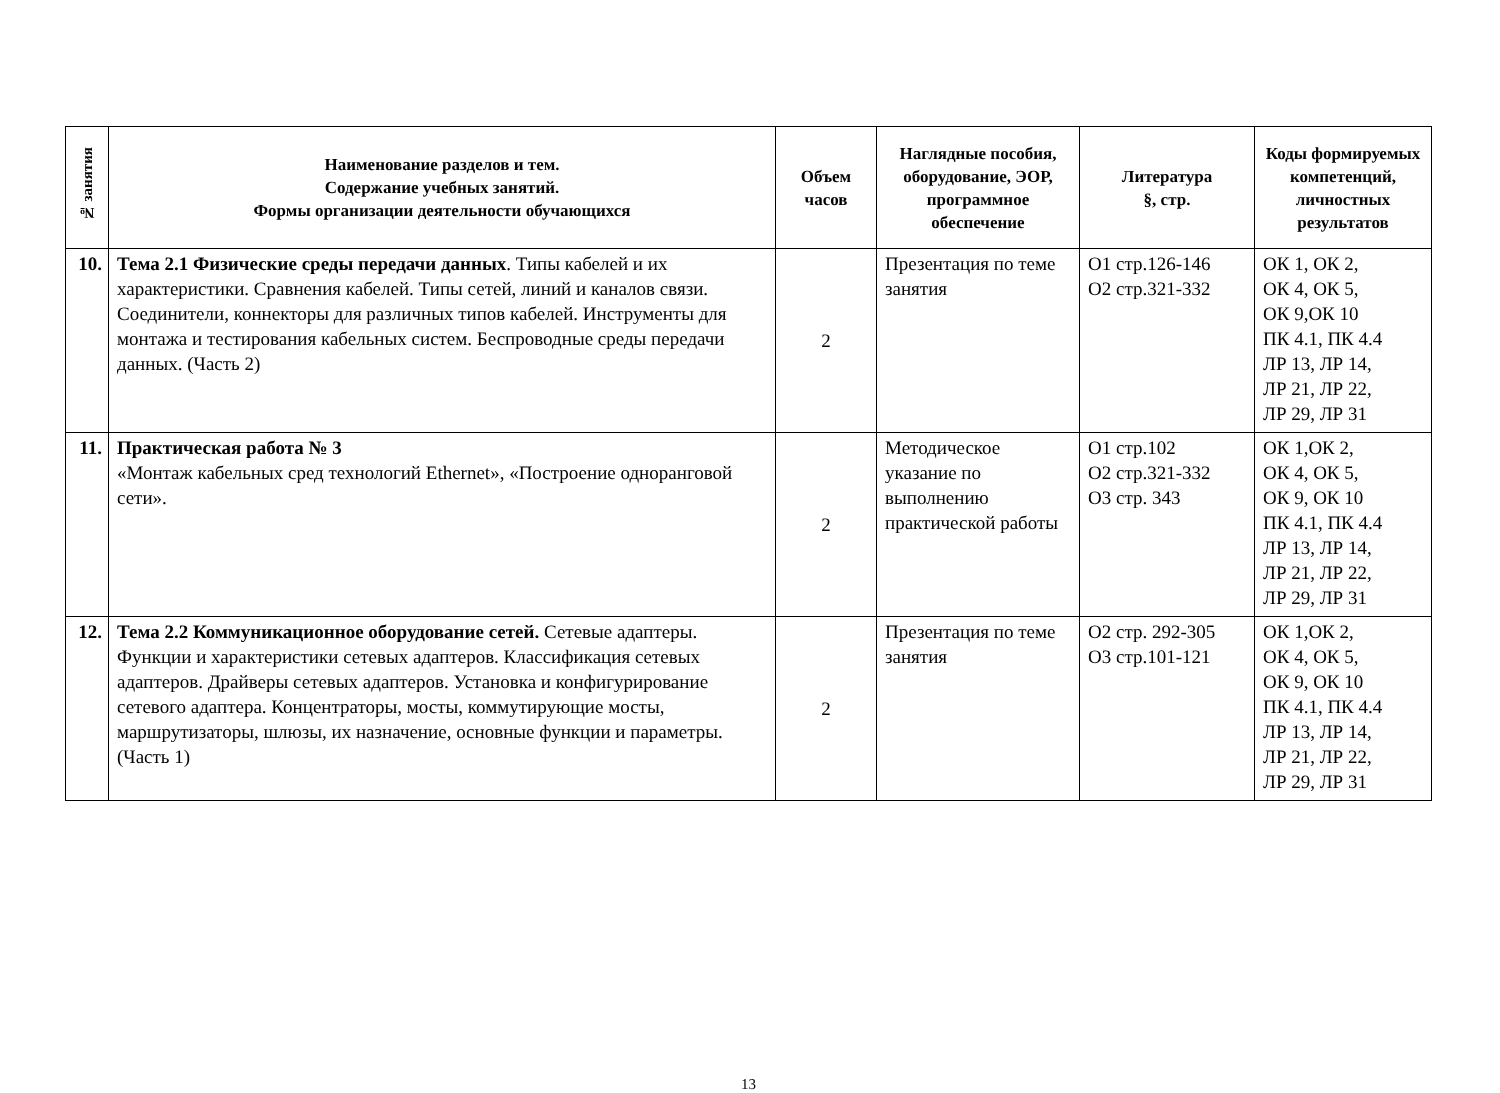| № занятия | Наименование разделов и тем. Содержание учебных занятий. Формы организации деятельности обучающихся | Объем часов | Наглядные пособия, оборудование, ЭОР, программное обеспечение | Литература §, стр. | Коды формируемых компетенций, личностных результатов |
| --- | --- | --- | --- | --- | --- |
| 10. | Тема 2.1 Физические среды передачи данных . Типы кабелей и их характеристики. Сравнения кабелей. Типы сетей, линий и каналов связи. Соединители, коннекторы для различных типов кабелей. Инструменты для монтажа и тестирования кабельных систем. Беспроводные среды передачи данных. (Часть 2) | 2 | Презентация по теме занятия | О1 стр.126-146 О2 стр.321-332 | ОК 1, ОК 2, ОК 4, ОК 5, ОК 9,ОК 10 ПК 4.1, ПК 4.4 ЛР 13, ЛР 14, ЛР 21, ЛР 22, ЛР 29, ЛР 31 |
| 11. | Практическая работа № 3 «Монтаж кабельных сред технологий Ethernet», «Построение одноранговой сети». | 2 | Методическое указание по выполнению практической работы | О1 стр.102 О2 стр.321-332 О3 стр. 343 | ОК 1,ОК 2, ОК 4, ОК 5, ОК 9, ОК 10 ПК 4.1, ПК 4.4 ЛР 13, ЛР 14, ЛР 21, ЛР 22, ЛР 29, ЛР 31 |
| 12. | Тема 2.2 Коммуникационное оборудование сетей. Сетевые адаптеры. Функции и характеристики сетевых адаптеров. Классификация сетевых адаптеров. Драйверы сетевых адаптеров. Установка и конфигурирование сетевого адаптера. Концентраторы, мосты, коммутирующие мосты, маршрутизаторы, шлюзы, их назначение, основные функции и параметры. (Часть 1) | 2 | Презентация по теме занятия | О2 стр. 292-305 О3 стр.101-121 | ОК 1,ОК 2, ОК 4, ОК 5, ОК 9, ОК 10 ПК 4.1, ПК 4.4 ЛР 13, ЛР 14, ЛР 21, ЛР 22, ЛР 29, ЛР 31 |
13